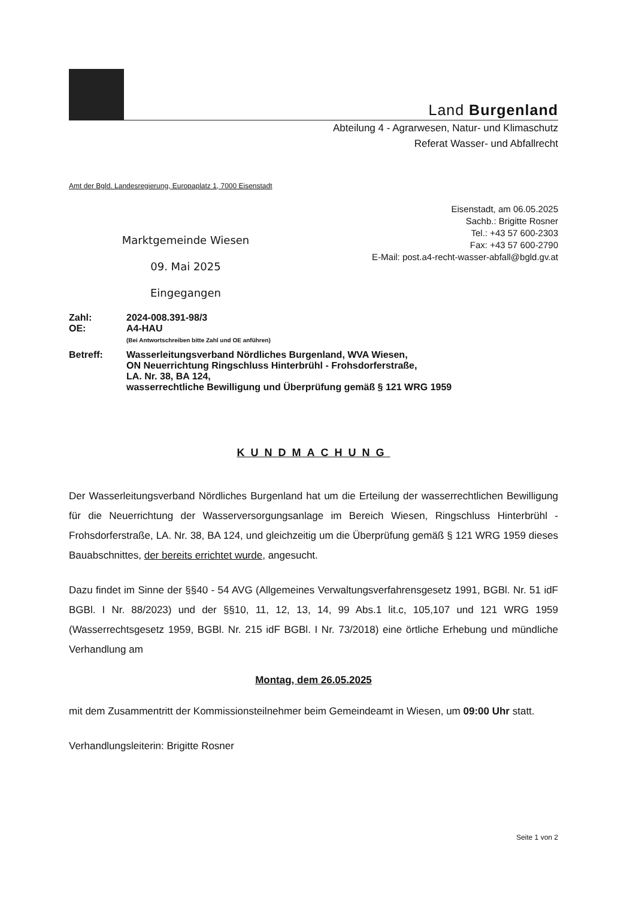Land Burgenland
Abteilung 4 - Agrarwesen, Natur- und Klimaschutz
Referat Wasser- und Abfallrecht
Amt der Bgld. Landesregierung, Europaplatz 1, 7000 Eisenstadt
Marktgemeinde Wiesen
09. Mai 2025
Eingegangen
Eisenstadt, am 06.05.2025
Sachb.: Brigitte Rosner
Tel.: +43 57 600-2303
Fax: +43 57 600-2790
E-Mail: post.a4-recht-wasser-abfall@bgld.gv.at
| Zahl: | 2024-008.391-98/3 |
| OE: | A4-HAU (Bei Antwortschreiben bitte Zahl und OE anführen) |
| Betreff: | Wasserleitungsverband Nördliches Burgenland, WVA Wiesen, ON Neuerrichtung Ringschluss Hinterbrühl - Frohsdorferstraße, LA. Nr. 38, BA 124, wasserrechtliche Bewilligung und Überprüfung gemäß § 121 WRG 1959 |
KUNDMACHUNG
Der Wasserleitungsverband Nördliches Burgenland hat um die Erteilung der wasserrechtlichen Bewilligung für die Neuerrichtung der Wasserversorgungsanlage im Bereich Wiesen, Ringschluss Hinterbrühl - Frohsdorferstraße, LA. Nr. 38, BA 124, und gleichzeitig um die Überprüfung gemäß § 121 WRG 1959 dieses Bauabschnittes, der bereits errichtet wurde, angesucht.
Dazu findet im Sinne der §§40 - 54 AVG (Allgemeines Verwaltungsverfahrensgesetz 1991, BGBl. Nr. 51 idF BGBl. I Nr. 88/2023) und der §§10, 11, 12, 13, 14, 99 Abs.1 lit.c, 105,107 und 121 WRG 1959 (Wasserrechtsgesetz 1959, BGBl. Nr. 215 idF BGBl. I Nr. 73/2018) eine örtliche Erhebung und mündliche Verhandlung am
Montag, dem 26.05.2025
mit dem Zusammentritt der Kommissionsteilnehmer beim Gemeindeamt in Wiesen, um 09:00 Uhr statt.
Verhandlungsleiterin: Brigitte Rosner
Seite 1 von 2